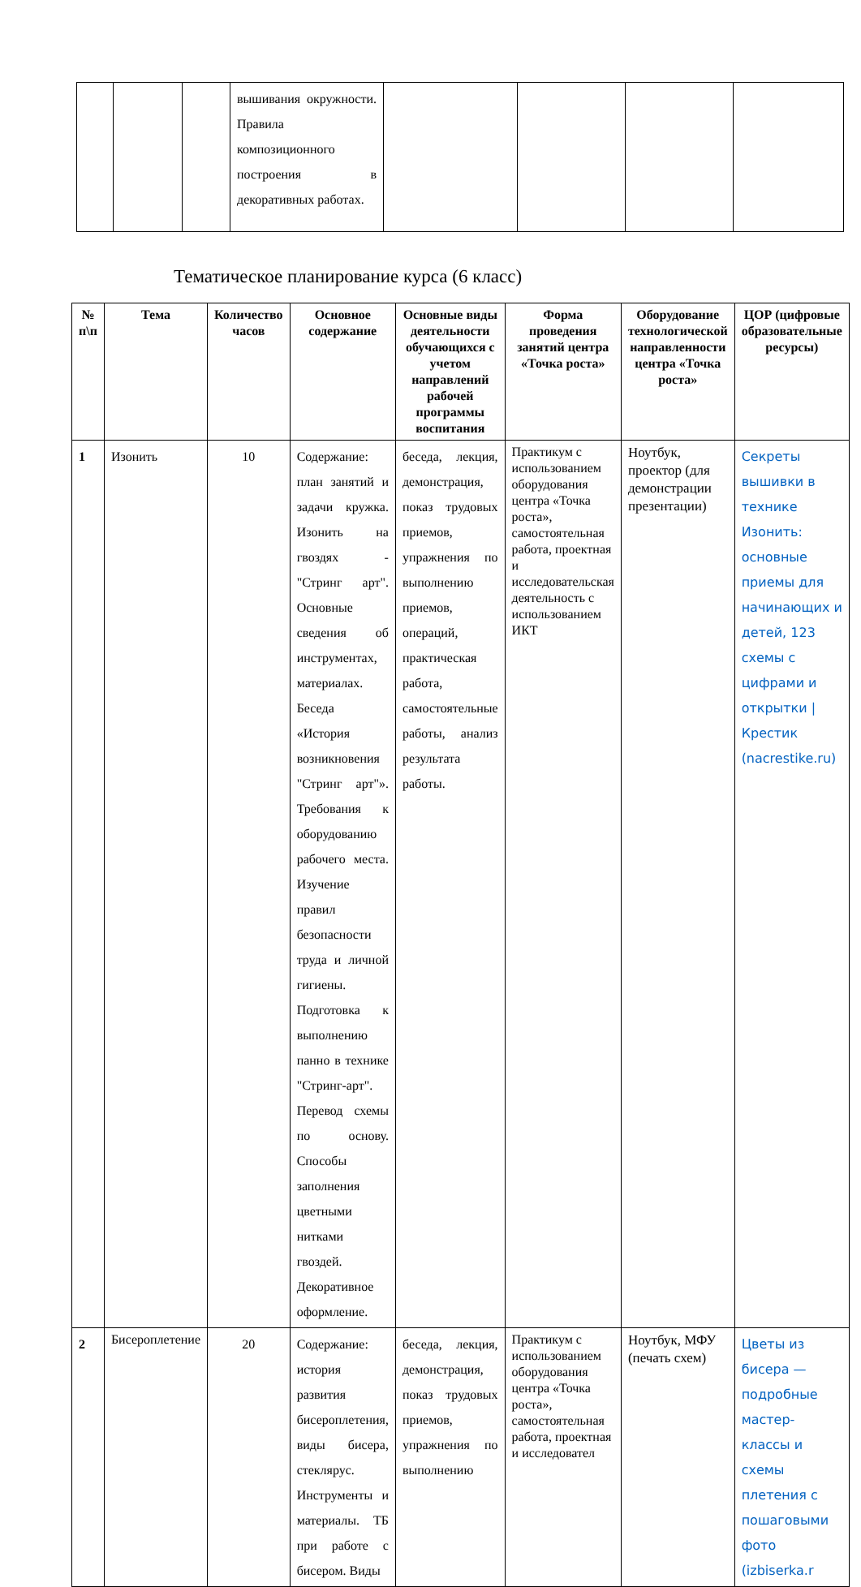| | | | вышивания окружности. Правила композиционного построения в декоративных работах. | | | | |
Тематическое планирование курса (6 класс)
| № п\п | Тема | Количество часов | Основное содержание | Основные виды деятельности обучающихся с учетом направлений рабочей программы воспитания | Форма проведения занятий центра «Точка роста» | Оборудование технологической направленности центра «Точка роста» | ЦОР (цифровые образовательные ресурсы) |
| --- | --- | --- | --- | --- | --- | --- | --- |
| 1 | Изонить | 10 | Содержание: план занятий и задачи кружка. Изонить на гвоздях - "Стринг арт". Основные сведения об инструментах, материалах. Беседа «История возникновения "Стринг арт"». Требования к оборудованию рабочего места. Изучение правил безопасности труда и личной гигиены. Подготовка к выполнению панно в технике "Стринг-арт". Перевод схемы по основу. Способы заполнения цветными нитками гвоздей. Декоративное оформление. | беседа, лекция, демонстрация, показ трудовых приемов, упражнения по выполнению приемов, операций, практическая работа, самостоятельные работы, анализ результата работы. | Практикум с использованием оборудования центра «Точка роста», самостоятельная работа, проектная и исследовательская деятельность с использованием ИКТ | Ноутбук, проектор (для демонстрации презентации) | Секреты вышивки в технике Изонить: основные приемы для начинающих и детей, 123 схемы с цифрами и открытки / Крестик (nacrestike.ru) |
| 2 | Бисероплетение | 20 | Содержание: история развития бисероплетения, виды бисера, стеклярус. Инструменты и материалы. ТБ при работе с бисером. Виды | беседа, лекция, демонстрация, показ трудовых приемов, упражнения по выполнению | Практикум с использованием оборудования центра «Точка роста», самостоятельная работа, проектная и исследовател | Ноутбук, МФУ (печать схем) | Цветы из бисера — подробные мастер-классы и схемы плетения с пошаговыми фото (izbiserka.r |